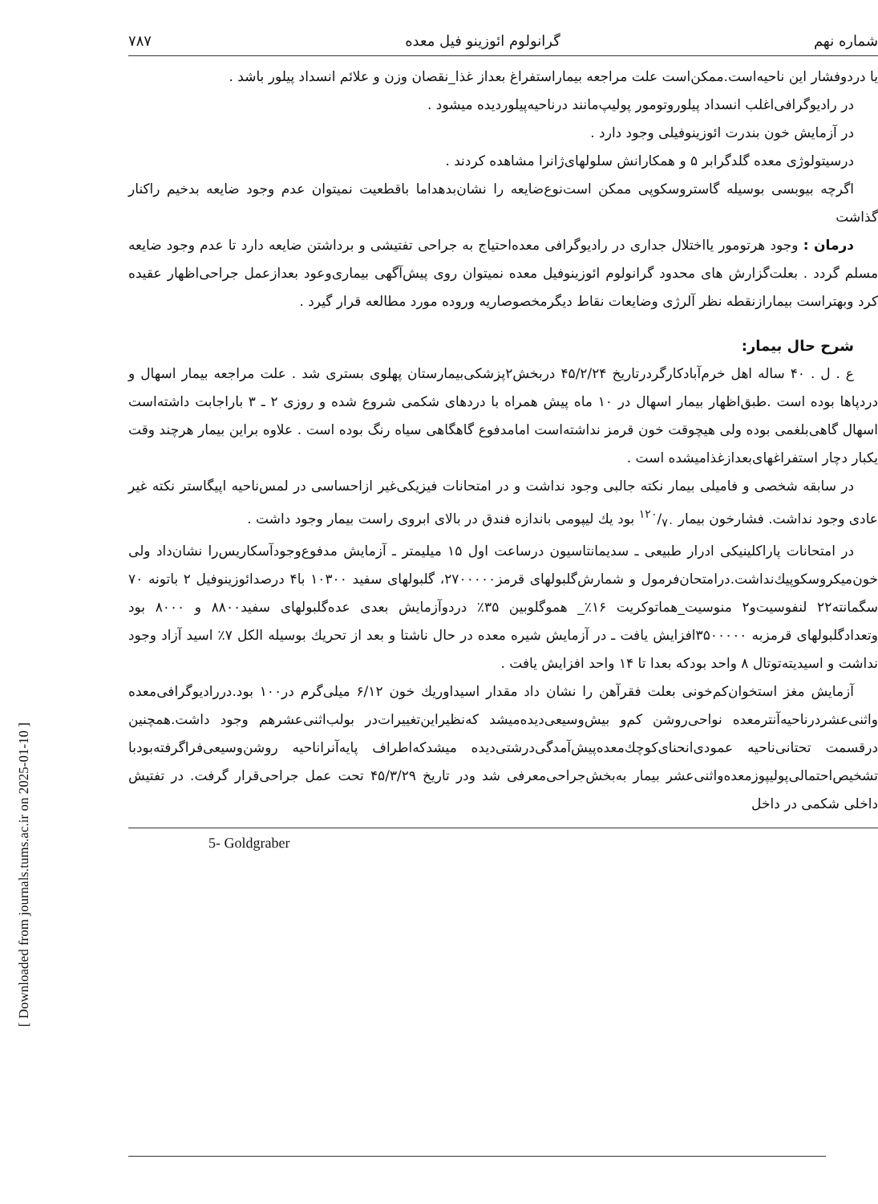[ Downloaded from journals.tums.ac.ir on 2025-01-10 ]
شماره نهم گرانولوم ائوزینو فیل معده ۷۸۷
یا دردوفشار این ناحیه‌است.ممکن‌است علت مراجعه بیماراستفراغ بعداز غذا_نقصان وزن و علائم انسداد پیلور باشد .
در رادیوگرافی‌اغلب انسداد پیلوروتومور پولیپ‌مانند درناحیه‌پیلوردیده میشود .
در آزمایش خون بندرت ائوزینوفیلی وجود دارد .
درسیتولوژی معده گلدگرابر ۵ و همکارانش سلولهای‌ژانرا مشاهده کردند .
اگرچه بیوبسی بوسیله گاستروسکوپی ممکن است‌نوع‌ضایعه را نشان‌بدهداما باقطعیت نمیتوان عدم وجود ضایعه بدخیم راکنار گذاشت
درمان : وجود هرتومور یااختلال جداری در رادیوگرافی معده‌احتیاج به جراحی تفتیشی و برداشتن ضایعه دارد تا عدم وجود ضایعه مسلم گردد . بعلت‌گزارش های محدود گرانولوم ائوزینوفیل معده نمیتوان روی پیش‌آگهی بیماری‌وعود بعدازعمل جراحی‌اظهار عقیده کرد وبهتراست بیماراز‌نقطه نظر آلرژی وضایعات نقاط دیگرمخصوصاریه وروده مورد مطالعه قرار گیرد .
شرح حال بیمار:
ع . ل . ۴۰ ساله اهل خرم‌آباد‌کارگردرتاریخ ۴۵/۲/۲۴ دربخش۲پزشکی‌بیمارستان پهلوی بستری شد . علت مراجعه بیمار اسهال و دردپاها بوده است .طبق‌اظهار بیمار اسهال در ۱۰ ماه پیش همراه با دردهای شکمی شروع شده و روزی ۲ ـ ۳ باراجابت داشته‌است اسهال گاهی‌بلغمی بوده ولی هیچوقت خون قرمز نداشته‌است امامدفوع گاهگاهی سیاه رنگ بوده است . علاوه براین بیمار هرچند وقت یکبار دچار استفراغهای‌بعدازغذامیشده است .
در سابقه شخصی و فامیلی بیمار نکته جالبی وجود نداشت و در امتحانات فیزیکی‌غیر ازاحساسی در لمس‌ناحیه اپیگاستر نکته غیر عادی وجود نداشت. فشارخون بیمار ۱۲۰/۷۰ بود یك لیپومی باندازه فندق در بالای ابروی راست بیمار وجود داشت .
در امتحانات پاراکلینیکی ادرار طبیعی ـ سدیمانتاسیون درساعت اول ۱۵ میلیمتر ـ آزمایش مدفوع‌وجودآسکاریس‌را نشان‌داد ولی خون‌میکروسکوپیك‌نداشت.درامتحان‌فرمول و شمارش‌گلبولهای قرمز۲۷۰۰۰۰۰، گلبولهای سفید ۱۰۳۰۰ با۴ درصدائوزینوفیل ۲ باتونه ۷۰ سگمانته۲۲ لنفوسیت‌و۲ منوسیت_هماتوکریت ۱۶٪_ هموگلوبین ۳۵٪ دردوآزمایش بعدی عده‌گلبولهای سفید۸۸۰۰ و ۸۰۰۰ بود وتعدادگلبولهای قرمزبه ۳۵۰۰۰۰۰افزایش یافت ـ در آزمایش شیره معده در حال ناشتا و بعد از تحریك بوسیله الکل ۷٪ اسید آزاد وجود نداشت و اسیدیته‌توتال ۸ واحد بودکه بعدا تا ۱۴ واحد افزایش یافت .
آزمایش مغز استخوان‌کم‌خونی بعلت فقرآهن را نشان داد مقدار اسیداوریك خون ۶/۱۲ میلی‌گرم در۱۰۰ بود.دررادیوگرافی‌معده واثنی‌عشردرناحیه‌آنترمعده نواحی‌روشن کم‌و بیش‌وسیعی‌دیده‌میشد که‌نظیراین‌تغییرات‌در بولب‌اثنی‌عشرهم وجود داشت.همچنین درقسمت تحتانی‌ناحیه عمودی‌انحنای‌کوچك‌معده‌پیش‌آمدگی‌درشتی‌دیده میشدکه‌اطراف پایه‌آنرا‌ناحیه روشن‌وسیعی‌فراگرفته‌بودبا تشخیص‌احتمالی‌پولیپوزمعده‌واثنی‌عشر بیمار به‌بخش‌جراحی‌معرفی شد ودر تاریخ ۴۵/۳/۲۹ تحت عمل جراحی‌قرار گرفت. در تفتیش داخلی شکمی در داخل
5- Goldgraber